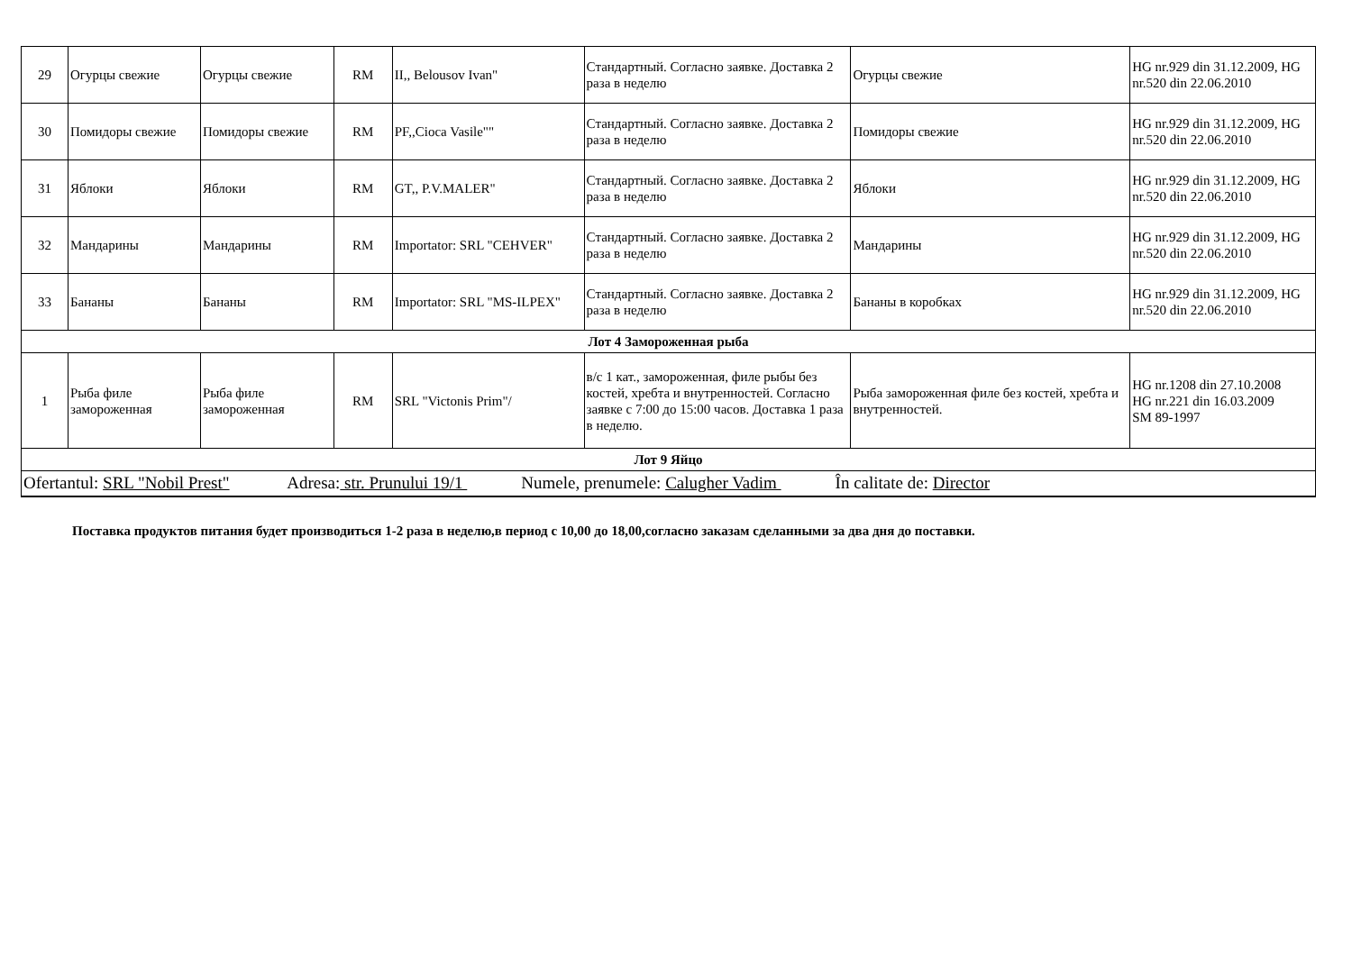| 29 | Огурцы свежие | Огурцы свежие | RM | II,, Belousov Ivan" | Стандартный. Согласно заявке. Доставка 2 раза в неделю | Огурцы свежие | HG nr.929 din 31.12.2009, HG nr.520 din 22.06.2010 |
| 30 | Помидоры свежие | Помидоры свежие | RM | PF,,Cioca Vasile"" | Стандартный. Согласно заявке. Доставка 2 раза в неделю | Помидоры свежие | HG nr.929 din 31.12.2009, HG nr.520 din 22.06.2010 |
| 31 | Яблоки | Яблоки | RM | GT,, P.V.MALER" | Стандартный. Согласно заявке. Доставка 2 раза в неделю | Яблоки | HG nr.929 din 31.12.2009, HG nr.520 din 22.06.2010 |
| 32 | Мандарины | Мандарины | RM | Importator: SRL "CEHVER" | Стандартный. Согласно заявке. Доставка 2 раза в неделю | Мандарины | HG nr.929 din 31.12.2009, HG nr.520 din 22.06.2010 |
| 33 | Бананы | Бананы | RM | Importator: SRL "MS-ILPEX" | Стандартный. Согласно заявке. Доставка 2 раза в неделю | Бананы в коробках | HG nr.929 din 31.12.2009, HG nr.520 din 22.06.2010 |
| Лот 4 Замороженная рыба | | | | | | | |
| 1 | Рыба филе замороженная | Рыба филе замороженная | RM | SRL "Victonis Prim"/ | в/с 1 кат., замороженная, филе рыбы без костей, хребта и внутренностей. Согласно заявке с 7:00 до 15:00 часов. Доставка 1 раза в неделю. | Рыба замороженная филе без костей, хребта и внутренностей. | HG nr.1208 din 27.10.2008 HG nr.221 din 16.03.2009 SM 89-1997 |
| Лот 9 Яйцо | | | | | | | |
| Ofertantul: SRL "Nobil Prest" Adresa: str. Prunului 19/1 Numele, prenumele: Calugher Vadim În calitate de: Director | | | | | | | |
Поставка продуктов питания будет производиться 1-2 раза в неделю,в период с 10,00 до 18,00,согласно заказам сделанными за два дня до поставки.